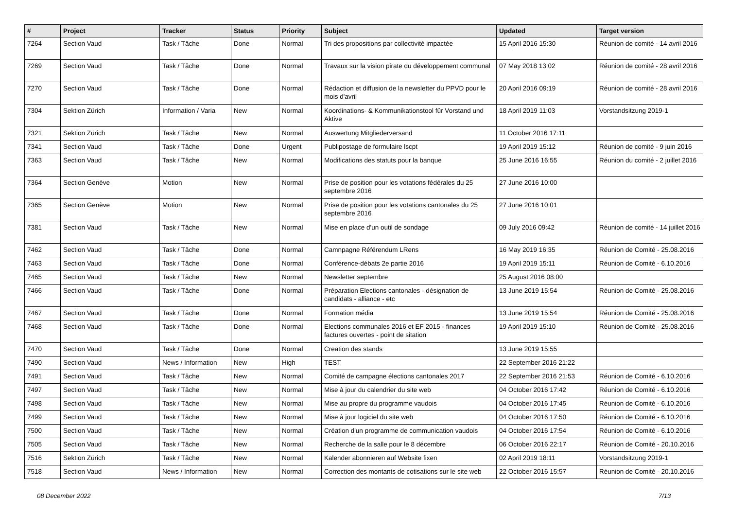| # | Project | Tracker | Status | Priority | Subject | Updated | Target version |
| --- | --- | --- | --- | --- | --- | --- | --- |
| 7264 | Section Vaud | Task / Tâche | Done | Normal | Tri des propositions par collectivité impactée | 15 April 2016 15:30 | Réunion de comité - 14 avril 2016 |
| 7269 | Section Vaud | Task / Tâche | Done | Normal | Travaux sur la vision pirate du développement communal | 07 May 2018 13:02 | Réunion de comité - 28 avril 2016 |
| 7270 | Section Vaud | Task / Tâche | Done | Normal | Rédaction et diffusion de la newsletter du PPVD pour le mois d'avril | 20 April 2016 09:19 | Réunion de comité - 28 avril 2016 |
| 7304 | Sektion Zürich | Information / Varia | New | Normal | Koordinations- & Kommunikationstool für Vorstand und Aktive | 18 April 2019 11:03 | Vorstandsitzung 2019-1 |
| 7321 | Sektion Zürich | Task / Tâche | New | Normal | Auswertung Mitgliederversand | 11 October 2016 17:11 | |
| 7341 | Section Vaud | Task / Tâche | Done | Urgent | Publipostage de formulaire lscpt | 19 April 2019 15:12 | Réunion de comité - 9 juin 2016 |
| 7363 | Section Vaud | Task / Tâche | New | Normal | Modifications des statuts pour la banque | 25 June 2016 16:55 | Réunion du comité - 2 juillet 2016 |
| 7364 | Section Genève | Motion | New | Normal | Prise de position pour les votations fédérales du 25 septembre 2016 | 27 June 2016 10:00 | |
| 7365 | Section Genève | Motion | New | Normal | Prise de position pour les votations cantonales du 25 septembre 2016 | 27 June 2016 10:01 | |
| 7381 | Section Vaud | Task / Tâche | New | Normal | Mise en place d'un outil de sondage | 09 July 2016 09:42 | Réunion de comité - 14 juillet 2016 |
| 7462 | Section Vaud | Task / Tâche | Done | Normal | Camnpagne Référendum LRens | 16 May 2019 16:35 | Réunion de Comité - 25.08.2016 |
| 7463 | Section Vaud | Task / Tâche | Done | Normal | Conférence-débats 2e partie 2016 | 19 April 2019 15:11 | Réunion de Comité - 6.10.2016 |
| 7465 | Section Vaud | Task / Tâche | New | Normal | Newsletter septembre | 25 August 2016 08:00 | |
| 7466 | Section Vaud | Task / Tâche | Done | Normal | Préparation Elections cantonales - désignation de candidats - alliance - etc | 13 June 2019 15:54 | Réunion de Comité - 25.08.2016 |
| 7467 | Section Vaud | Task / Tâche | Done | Normal | Formation média | 13 June 2019 15:54 | Réunion de Comité - 25.08.2016 |
| 7468 | Section Vaud | Task / Tâche | Done | Normal | Elections communales 2016 et EF 2015 - finances factures ouvertes - point de sitation | 19 April 2019 15:10 | Réunion de Comité - 25.08.2016 |
| 7470 | Section Vaud | Task / Tâche | Done | Normal | Creation des stands | 13 June 2019 15:55 | |
| 7490 | Section Vaud | News / Information | New | High | TEST | 22 September 2016 21:22 | |
| 7491 | Section Vaud | Task / Tâche | New | Normal | Comité de campagne élections cantonales 2017 | 22 September 2016 21:53 | Réunion de Comité - 6.10.2016 |
| 7497 | Section Vaud | Task / Tâche | New | Normal | Mise à jour du calendrier du site web | 04 October 2016 17:42 | Réunion de Comité - 6.10.2016 |
| 7498 | Section Vaud | Task / Tâche | New | Normal | Mise au propre du programme vaudois | 04 October 2016 17:45 | Réunion de Comité - 6.10.2016 |
| 7499 | Section Vaud | Task / Tâche | New | Normal | Mise à jour logiciel du site web | 04 October 2016 17:50 | Réunion de Comité - 6.10.2016 |
| 7500 | Section Vaud | Task / Tâche | New | Normal | Création d'un programme de communication vaudois | 04 October 2016 17:54 | Réunion de Comité - 6.10.2016 |
| 7505 | Section Vaud | Task / Tâche | New | Normal | Recherche de la salle pour le 8 décembre | 06 October 2016 22:17 | Réunion de Comité - 20.10.2016 |
| 7516 | Sektion Zürich | Task / Tâche | New | Normal | Kalender abonnieren auf Website fixen | 02 April 2019 18:11 | Vorstandsitzung 2019-1 |
| 7518 | Section Vaud | News / Information | New | Normal | Correction des montants de cotisations sur le site web | 22 October 2016 15:57 | Réunion de Comité - 20.10.2016 |
08 December 2022 7/13